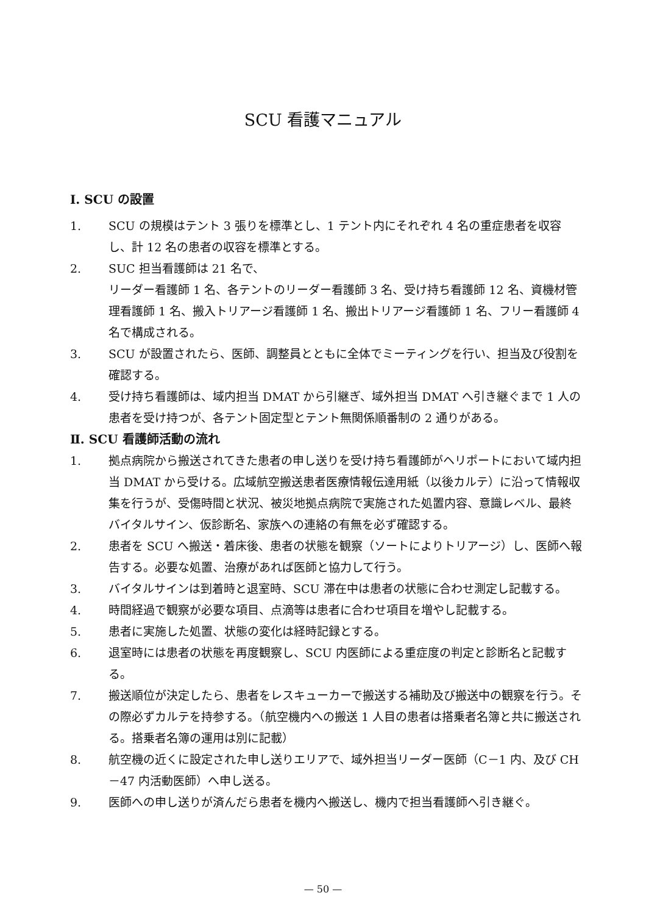SCU 看護マニュアル
Ⅰ. SCU の設置
1. SCU の規模はテント 3 張りを標準とし、1 テント内にそれぞれ 4 名の重症患者を収容し、計 12 名の患者の収容を標準とする。
2. SUC 担当看護師は 21 名で、
リーダー看護師 1 名、各テントのリーダー看護師 3 名、受け持ち看護師 12 名、資機材管理看護師 1 名、搬入トリアージ看護師 1 名、搬出トリアージ看護師 1 名、フリー看護師 4 名で構成される。
3. SCU が設置されたら、医師、調整員とともに全体でミーティングを行い、担当及び役割を確認する。
4. 受け持ち看護師は、域内担当 DMAT から引継ぎ、域外担当 DMAT へ引き継ぐまで 1 人の患者を受け持つが、各テント固定型とテント無関係順番制の 2 通りがある。
Ⅱ. SCU 看護師活動の流れ
1. 拠点病院から搬送されてきた患者の申し送りを受け持ち看護師がヘリポートにおいて域内担当 DMAT から受ける。広域航空搬送患者医療情報伝達用紙（以後カルテ）に沿って情報収集を行うが、受傷時間と状況、被災地拠点病院で実施された処置内容、意識レベル、最終バイタルサイン、仮診断名、家族への連絡の有無を必ず確認する。
2. 患者を SCU へ搬送・着床後、患者の状態を観察（ソートによりトリアージ）し、医師へ報告する。必要な処置、治療があれば医師と協力して行う。
3. バイタルサインは到着時と退室時、SCU 滞在中は患者の状態に合わせ測定し記載する。
4. 時間経過で観察が必要な項目、点滴等は患者に合わせ項目を増やし記載する。
5. 患者に実施した処置、状態の変化は経時記録とする。
6. 退室時には患者の状態を再度観察し、SCU 内医師による重症度の判定と診断名と記載する。
7. 搬送順位が決定したら、患者をレスキューカーで搬送する補助及び搬送中の観察を行う。その際必ずカルテを持参する。（航空機内への搬送 1 人目の患者は搭乗者名簿と共に搬送される。搭乗者名簿の運用は別に記載）
8. 航空機の近くに設定された申し送りエリアで、域外担当リーダー医師（C－1 内、及び CH－47 内活動医師）へ申し送る。
9. 医師への申し送りが済んだら患者を機内へ搬送し、機内で担当看護師へ引き継ぐ。
— 50 —